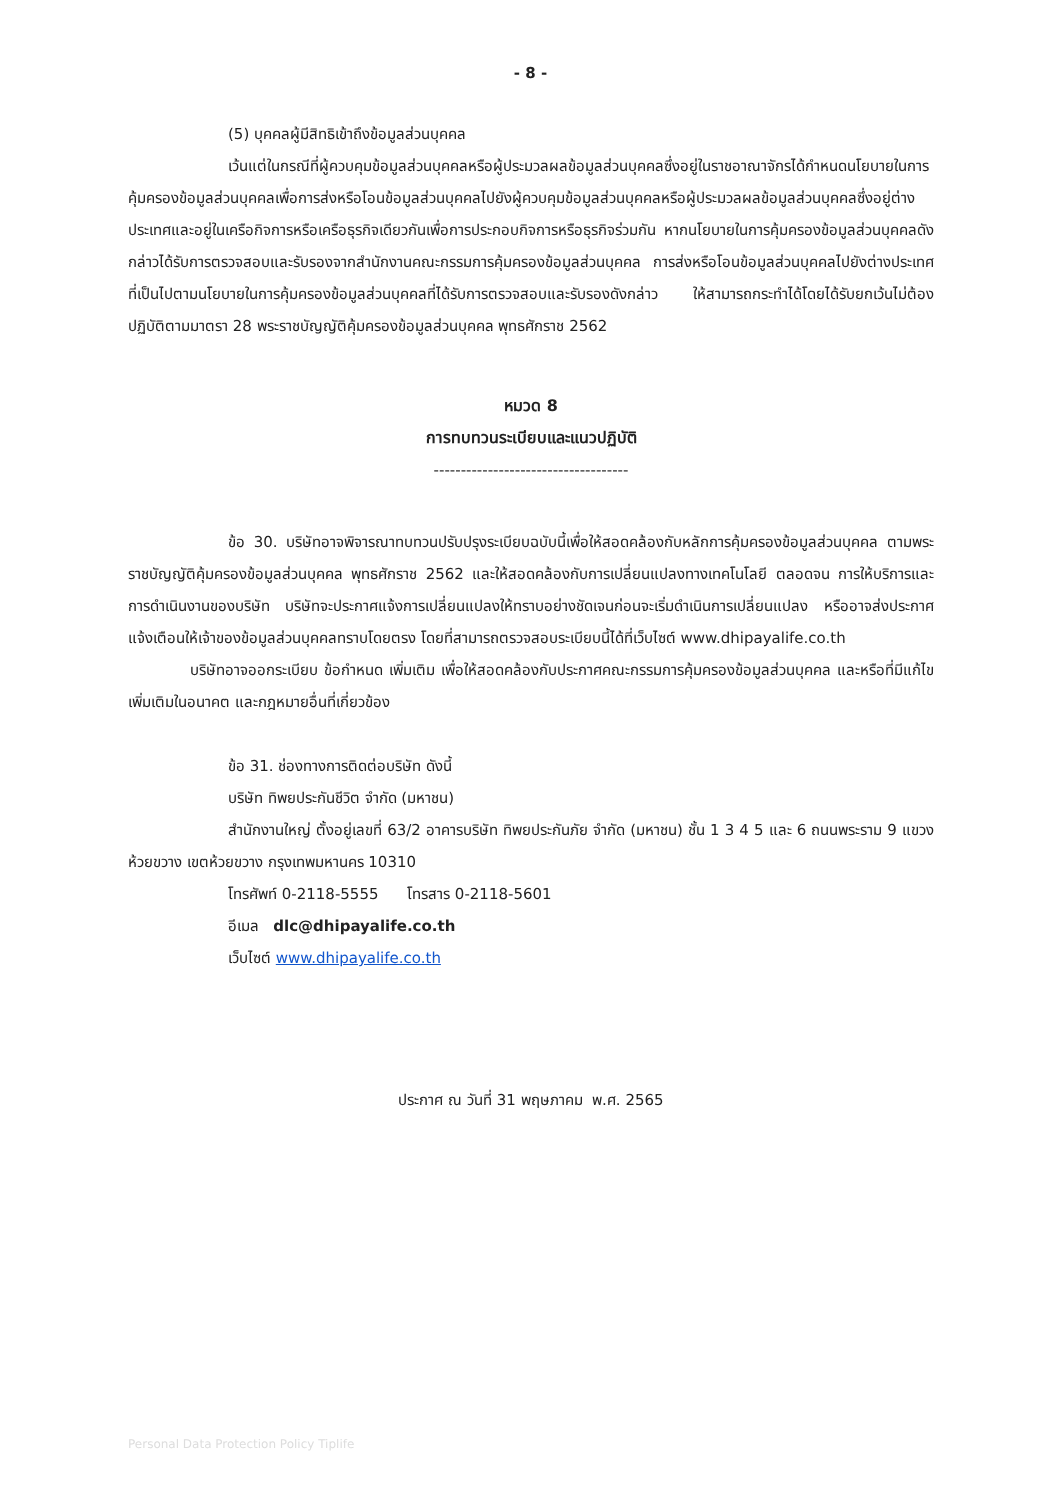- 8 -
(5) บุคคลผู้มีสิทธิเข้าถึงข้อมูลส่วนบุคคล
เว้นแต่ในกรณีที่ผู้ควบคุมข้อมูลส่วนบุคคลหรือผู้ประมวลผลข้อมูลส่วนบุคคลซึ่งอยู่ในราชอาณาจักรได้กำหนดนโยบายในการคุ้มครองข้อมูลส่วนบุคคลเพื่อการส่งหรือโอนข้อมูลส่วนบุคคลไปยังผู้ควบคุมข้อมูลส่วนบุคคลหรือผู้ประมวลผลข้อมูลส่วนบุคคลซึ่งอยู่ต่างประเทศและอยู่ในเครือกิจการหรือเครือธุรกิจเดียวกันเพื่อการประกอบกิจการหรือธุรกิจร่วมกัน หากนโยบายในการคุ้มครองข้อมูลส่วนบุคคลดังกล่าวได้รับการตรวจสอบและรับรองจากสำนักงานคณะกรรมการคุ้มครองข้อมูลส่วนบุคคล การส่งหรือโอนข้อมูลส่วนบุคคลไปยังต่างประเทศที่เป็นไปตามนโยบายในการคุ้มครองข้อมูลส่วนบุคคลที่ได้รับการตรวจสอบและรับรองดังกล่าว ให้สามารถกระทำได้โดยได้รับยกเว้นไม่ต้องปฏิบัติตามมาตรา 28 พระราชบัญญัติคุ้มครองข้อมูลส่วนบุคคล พุทธศักราช 2562
หมวด 8
การทบทวนระเบียบและแนวปฏิบัติ
------------------------------------
ข้อ 30. บริษัทอาจพิจารณาทบทวนปรับปรุงระเบียบฉบับนี้เพื่อให้สอดคล้องกับหลักการคุ้มครองข้อมูลส่วนบุคคล ตามพระราชบัญญัติคุ้มครองข้อมูลส่วนบุคคล พุทธศักราช 2562 และให้สอดคล้องกับการเปลี่ยนแปลงทางเทคโนโลยี ตลอดจน การให้บริการและการดำเนินงานของบริษัท บริษัทจะประกาศแจ้งการเปลี่ยนแปลงให้ทราบอย่างชัดเจนก่อนจะเริ่มดำเนินการเปลี่ยนแปลง หรืออาจส่งประกาศแจ้งเตือนให้เจ้าของข้อมูลส่วนบุคคลทราบโดยตรง โดยที่สามารถตรวจสอบระเบียบนี้ได้ที่เว็บไซต์ www.dhipayalife.co.th
บริษัทอาจออกระเบียบ ข้อกำหนด เพิ่มเติม เพื่อให้สอดคล้องกับประกาศคณะกรรมการคุ้มครองข้อมูลส่วนบุคคล และหรือที่มีแก้ไขเพิ่มเติมในอนาคต และกฎหมายอื่นที่เกี่ยวข้อง
ข้อ 31. ช่องทางการติดต่อบริษัท ดังนี้
บริษัท ทิพยประกันชีวิต จำกัด (มหาชน)
สำนักงานใหญ่ ตั้งอยู่เลขที่ 63/2 อาคารบริษัท ทิพยประกันภัย จำกัด (มหาชน) ชั้น 1 3 4 5 และ 6 ถนนพระราม 9 แขวงห้วยขวาง เขตห้วยขวาง กรุงเทพมหานคร 10310
โทรศัพท์ 0-2118-5555 โทรสาร 0-2118-5601
อีเมล dlc@dhipayalife.co.th
เว็บไซต์ www.dhipayalife.co.th
ประกาศ ณ วันที่ 31 พฤษภาคม พ.ศ. 2565
Personal Data Protection Policy Tiplife